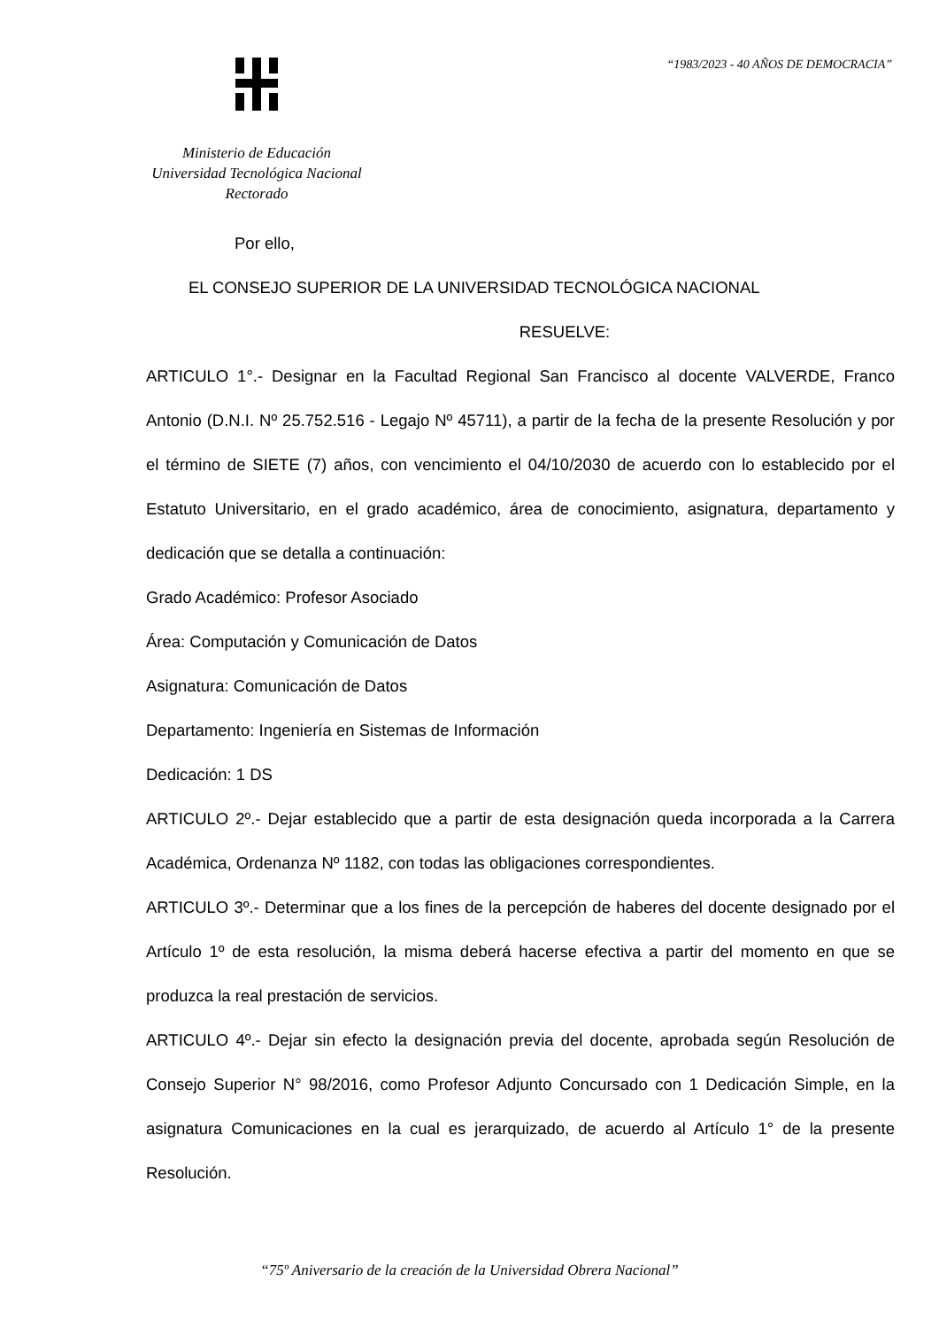Ministerio de Educación
Universidad Tecnológica Nacional
Rectorado
“1983/2023 - 40 AÑOS DE DEMOCRACIA”
Por ello,
EL CONSEJO SUPERIOR DE LA UNIVERSIDAD TECNOLÓGICA NACIONAL
RESUELVE:
ARTICULO 1°.- Designar en la Facultad Regional San Francisco al docente VALVERDE, Franco Antonio (D.N.I. Nº 25.752.516 - Legajo Nº 45711), a partir de la fecha de la presente Resolución y por el término de SIETE (7) años, con vencimiento el 04/10/2030 de acuerdo con lo establecido por el Estatuto Universitario, en el grado académico, área de conocimiento, asignatura, departamento y dedicación que se detalla a continuación:
Grado Académico: Profesor Asociado
Área: Computación y Comunicación de Datos
Asignatura: Comunicación de Datos
Departamento: Ingeniería en Sistemas de Información
Dedicación: 1 DS
ARTICULO 2º.- Dejar establecido que a partir de esta designación queda incorporada a la Carrera Académica, Ordenanza Nº 1182, con todas las obligaciones correspondientes.
ARTICULO 3º.- Determinar que a los fines de la percepción de haberes del docente designado por el Artículo 1º de esta resolución, la misma deberá hacerse efectiva a partir del momento en que se produzca la real prestación de servicios.
ARTICULO 4º.- Dejar sin efecto la designación previa del docente, aprobada según Resolución de Consejo Superior N° 98/2016, como Profesor Adjunto Concursado con 1 Dedicación Simple, en la asignatura Comunicaciones en la cual es jerarquizado, de acuerdo al Artículo 1° de la presente Resolución.
“75º Aniversario de la creación de la Universidad Obrera Nacional”